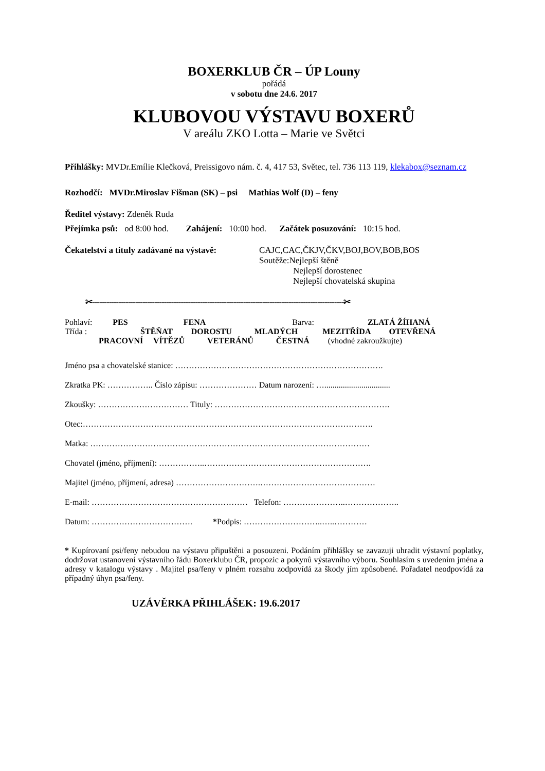BOXERKLUB ČR – ÚP Louny
pořádá
v sobotu dne 24.6. 2017
KLUBOVOU VÝSTAVU BOXERŮ
V areálu ZKO Lotta – Marie ve Světci
Přihlášky: MVDr.Emílie Klečková, Preissigovo nám. č. 4, 417 53, Světec, tel. 736 113 119, klekabox@seznam.cz
Rozhodčí: MVDr.Miroslav Fišman (SK) – psi Mathias Wolf (D) – feny
Ředitel výstavy: Zdeněk Ruda
Přejímka psů: od 8:00 hod. Zahájení: 10:00 hod. Začátek posuzování: 10:15 hod.
Čekatelství a tituly zadávané na výstavě:
CAJC,CAC,ČKJV,ČKV,BOJ,BOV,BOB,BOS
Soutěže:Nejlepší štěně
Nejlepší dorostenec
Nejlepší chovatelská skupina
✂---------------------------------------------------------------------------------------------------------✂
Pohlaví: PES FENA Barva: ZLATÁ ŽÍHANÁ
Třída : ŠTĚŇAT DOROSTU MLADÝCH MEZITŘÍDA OTEVŘENÁ
PRACOVNÍ VÍTĚZŮ VETERÁNŮ ČESTNÁ (vhodné zakroužkujte)
Jméno psa a chovatelské stanice: ………………………………………………………………….
Zkratka PK: …………….. Číslo zápisu: ………………… Datum narození: …................................
Zkoušky: …………………………… Tituly: ……………………………………………………….
Otec:…………………………………………………………………………………………….
Matka: …………………………………………………………………………………………
Chovatel (jméno, příjmení): ……………..…………………………………………………….
Majitel (jméno, příjmení, adresa) ………………………….……………………………………
E-mail: ………………………………………………… Telefon: …………………..………………..
Datum: ………………………………. *Podpis: ………………………..…..…………
* Kupírovaní psi/feny nebudou na výstavu připuštěni a posouzeni. Podáním přihlášky se zavazuji uhradit výstavní poplatky, dodržovat ustanovení výstavního řádu Boxerklubu ČR, propozic a pokynů výstavního výboru. Souhlasím s uvedením jména a adresy v katalogu výstavy . Majitel psa/feny v plném rozsahu zodpovídá za škody jím způsobené. Pořadatel neodpovídá za případný úhyn psa/feny.
UZÁVĚRKA PŘIHLÁŠEK: 19.6.2017